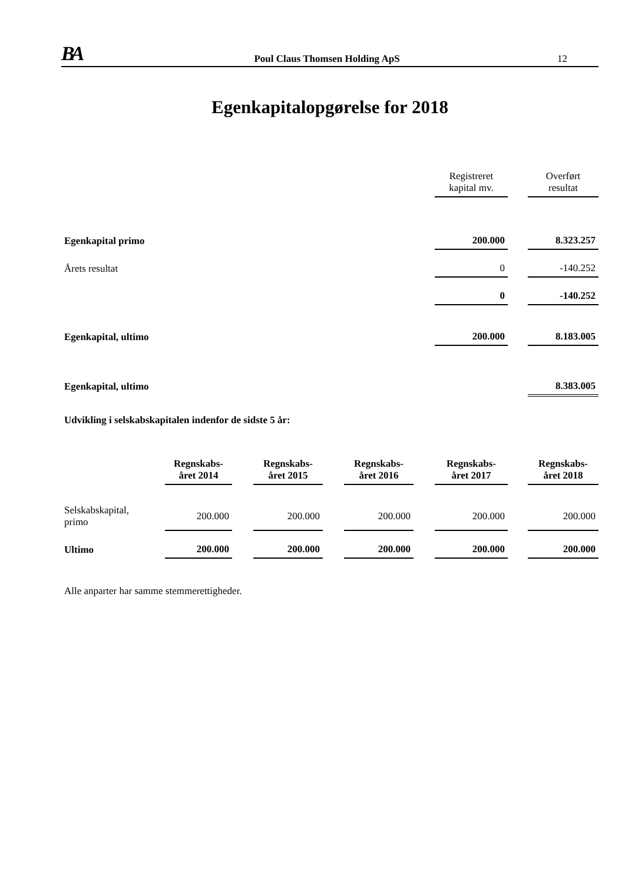BA
Poul Claus Thomsen Holding ApS
12
Egenkapitalopgørelse for 2018
| | Registreret kapital mv. | | Overført resultat |
| --- | --- | --- | --- |
| Egenkapital primo | 200.000 | | 8.323.257 |
| Årets resultat | 0 | | -140.252 |
| | 0 | | -140.252 |
| Egenkapital, ultimo | 200.000 | | 8.183.005 |
| Egenkapital, ultimo | | | 8.383.005 |
Udvikling i selskabskapitalen indenfor de sidste 5 år:
| | Regnskabs- året 2014 | | Regnskabs- året 2015 | | Regnskabs- året 2016 | | Regnskabs- året 2017 | | Regnskabs- året 2018 |
| --- | --- | --- | --- | --- | --- | --- | --- | --- | --- |
| Selskabskapital, primo | 200.000 | | 200.000 | | 200.000 | | 200.000 | | 200.000 |
| Ultimo | 200.000 | | 200.000 | | 200.000 | | 200.000 | | 200.000 |
Alle anparter har samme stemmerettigheder.